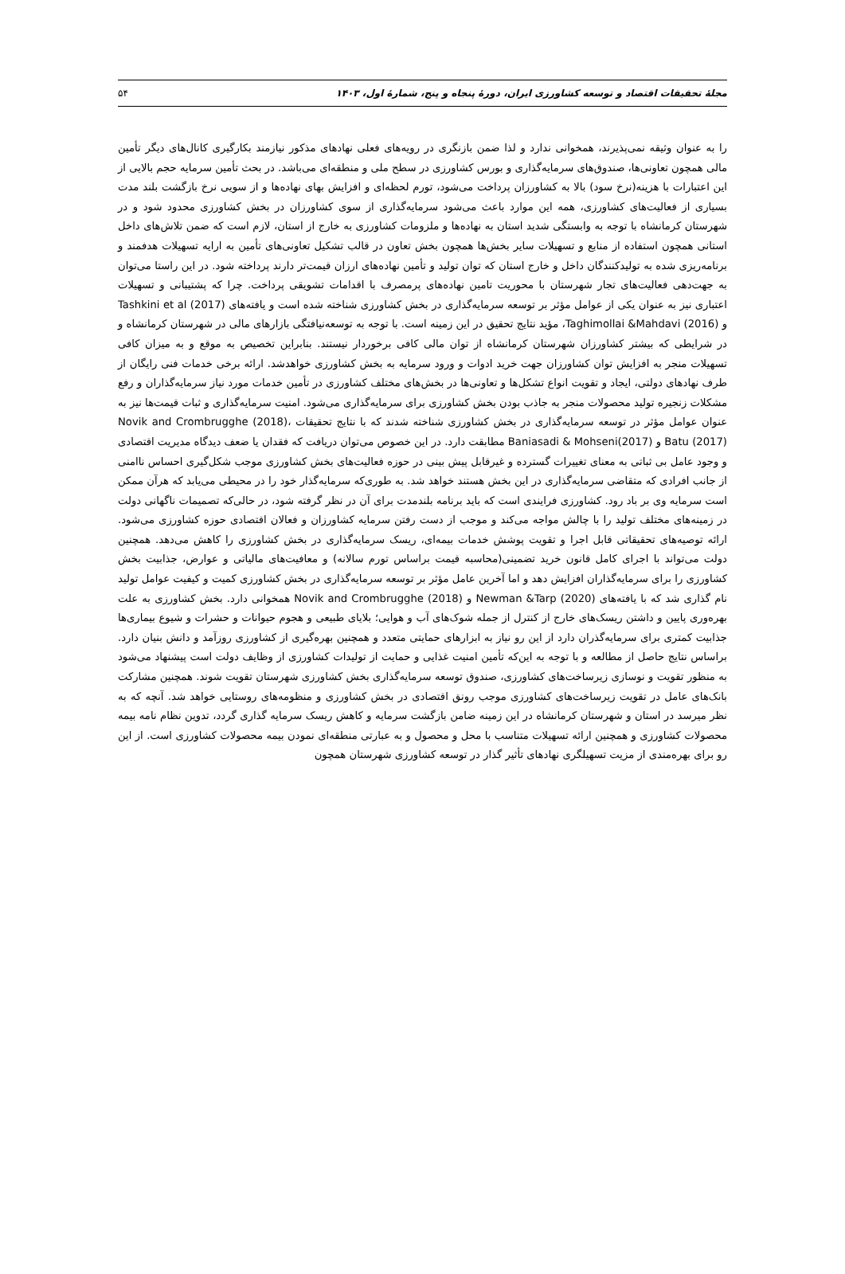مجلهٔ تحقیقات اقتصاد و توسعه کشاورزی ایران، دورهٔ پنجاه و پنج، شمارهٔ اول، ۱۴۰۳ ۵۴
را به عنوان وثیقه نمی‌پذیرند، همخوانی ندارد و لذا ضمن بازنگری در رویه‌های فعلی نهادهای مذکور نیازمند بکارگیری کانال‌های دیگر تأمین مالی همچون تعاونی‌ها، صندوق‌های سرمایه‌گذاری و بورس کشاورزی در سطح ملی و منطقه‌ای می‌باشد. در بحث تأمین سرمایه حجم بالایی از این اعتبارات با هزینه(نرخ سود) بالا به کشاورزان پرداخت می‌شود، تورم لحظه‌ای و افزایش بهای نهاده‌ها و از سویی نرخ بازگشت بلند مدت بسیاری از فعالیت‌های کشاورزی، همه این موارد باعث می‌شود سرمایه‌گذاری از سوی کشاورزان در بخش کشاورزی محدود شود و در شهرستان کرمانشاه با توجه به وابستگی شدید استان به نهاده‌ها و ملزومات کشاورزی به خارج از استان، لازم است که ضمن تلاش‌های داخل استانی همچون استفاده از منابع و تسهیلات سایر بخش‌ها همچون بخش تعاون در قالب تشکیل تعاونی‌های تأمین به ارایه تسهیلات هدفمند و برنامه‌ریزی شده به تولیدکنندگان داخل و خارج استان که توان تولید و تأمین نهاده‌های ارزان قیمت‌تر دارند پرداخته شود. در این راستا می‌توان به جهت‌دهی فعالیت‌های تجار شهرستان با محوریت تامین نهاده‌های پرمصرف با اقدامات تشویقی پرداخت. چرا که پشتیبانی و تسهیلات اعتباری نیز به عنوان یکی از عوامل مؤثر بر توسعه سرمایه‌گذاری در بخش کشاورزی شناخته شده است و یافته‌های Tashkini et al (2017) و Taghimollai &Mahdavi (2016)، مؤید نتایج تحقیق در این زمینه است. با توجه به توسعه‌نیافتگی بازارهای مالی در شهرستان کرمانشاه و در شرایطی که بیشتر کشاورزان شهرستان کرمانشاه از توان مالی کافی برخوردار نیستند. بنابراین تخصیص به موقع و به میزان کافی تسهیلات منجر به افزایش توان کشاورزان جهت خرید ادوات و ورود سرمایه به بخش کشاورزی خواهدشد. ارائه برخی خدمات فنی رایگان از طرف نهادهای دولتی، ایجاد و تقویت انواع تشکل‌ها و تعاونی‌ها در بخش‌های مختلف کشاورزی در تأمین خدمات مورد نیاز سرمایه‌گذاران و رفع مشکلات زنجیره تولید محصولات منجر به جاذب بودن بخش کشاورزی برای سرمایه‌گذاری می‌شود. امنیت سرمایه‌گذاری و ثبات قیمت‌ها نیز به عنوان عوامل مؤثر در توسعه سرمایه‌گذاری در بخش کشاورزی شناخته شدند که با نتایج تحقیقات Novik and Crombrugghe (2018)، Batu (2017) و Baniasadi & Mohseni(2017) مطابقت دارد. در این خصوص می‌توان دریافت که فقدان یا ضعف دیدگاه مدیریت اقتصادی و وجود عامل بی ثباتی به معنای تغییرات گسترده و غیرقابل پیش بینی در حوزه فعالیت‌های بخش کشاورزی موجب شکل‌گیری احساس ناامنی از جانب افرادی که متقاضی سرمایه‌گذاری در این بخش هستند خواهد شد. به طوری‌که سرمایه‌گذار خود را در محیطی می‌یابد که هرآن ممکن است سرمایه وی بر باد رود. کشاورزی فرایندی است که باید برنامه بلندمدت برای آن در نظر گرفته شود، در حالی‌که تصمیمات ناگهانی دولت در زمینه‌های مختلف تولید را با چالش مواجه می‌کند و موجب از دست رفتن سرمایه کشاورزان و فعالان اقتصادی حوزه کشاورزی می‌شود. ارائه توصیه‌های تحقیقاتی قابل اجرا و تقویت پوشش خدمات بیمه‌ای، ریسک سرمایه‌گذاری در بخش کشاورزی را کاهش می‌دهد. همچنین دولت می‌تواند با اجرای کامل قانون خرید تضمینی(محاسبه قیمت براساس تورم سالانه) و معافیت‌های مالیاتی و عوارض، جذابیت بخش کشاورزی را برای سرمایه‌گذاران افزایش دهد و اما آخرین عامل مؤثر بر توسعه سرمایه‌گذاری در بخش کشاورزی کمیت و کیفیت عوامل تولید نام گذاری شد که با یافته‌های Newman &Tarp (2020) و Novik and Crombrugghe (2018) همخوانی دارد. بخش کشاورزی به علت بهره‌وری پایین و داشتن ریسک‌های خارج از کنترل از جمله شوک‌های آب و هوایی؛ بلایای طبیعی و هجوم حیوانات و حشرات و شیوع بیماری‌ها جذابیت کمتری برای سرمایه‌گذران دارد از این رو نیاز به ابزارهای حمایتی متعدد و همچنین بهره‌گیری از کشاورزی روزآمد و دانش بنیان دارد. براساس نتایج حاصل از مطالعه و با توجه به این‌که تأمین امنیت غذایی و حمایت از تولیدات کشاورزی از وظایف دولت است پیشنهاد می‌شود به منظور تقویت و نوسازی زیرساخت‌های کشاورزی، صندوق توسعه سرمایه‌گذاری بخش کشاورزی شهرستان تقویت شوند. همچنین مشارکت بانک‌های عامل در تقویت زیرساخت‌های کشاورزی موجب رونق اقتصادی در بخش کشاورزی و منظومه‌های روستایی خواهد شد. آنچه که به نظر میرسد در استان و شهرستان کرمانشاه در این زمینه ضامن بازگشت سرمایه و کاهش ریسک سرمایه گذاری گردد، تدوین نظام نامه بیمه محصولات کشاورزی و همچنین ارائه تسهیلات متناسب با محل و محصول و به عبارتی منطقه‌ای نمودن بیمه محصولات کشاورزی است. از این رو برای بهره‌مندی از مزیت تسهیلگری نهادهای تأثیر گذار در توسعه کشاورزی شهرستان همچون